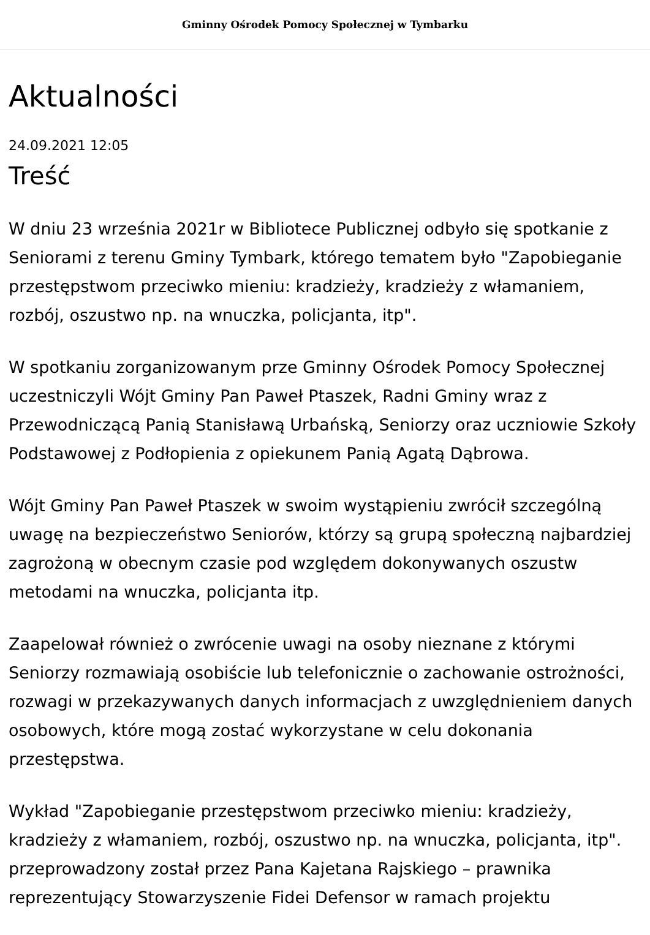Gminny Ośrodek Pomocy Społecznej w Tymbarku
Aktualności
24.09.2021 12:05
Treść
W dniu 23 września 2021r w Bibliotece Publicznej odbyło się spotkanie z Seniorami z terenu Gminy Tymbark, którego tematem było "Zapobieganie przestępstwom przeciwko mieniu: kradzieży, kradzieży z włamaniem, rozbój, oszustwo np. na wnuczka, policjanta, itp".
W spotkaniu zorganizowanym prze Gminny Ośrodek Pomocy Społecznej uczestniczyli Wójt Gminy Pan Paweł Ptaszek, Radni Gminy wraz z Przewodniczącą Panią Stanisławą Urbańską, Seniorzy oraz uczniowie Szkoły Podstawowej z Podłopienia z opiekunem Panią Agatą Dąbrowa.
Wójt Gminy Pan Paweł Ptaszek w swoim wystąpieniu zwrócił szczególną uwagę na bezpieczeństwo Seniorów, którzy są grupą społeczną najbardziej zagrożoną w obecnym czasie pod względem dokonywanych oszustw metodami na wnuczka, policjanta itp.
Zaapelował również o zwrócenie uwagi na osoby nieznane z którymi Seniorzy rozmawiają osobiście lub telefonicznie o zachowanie ostrożności, rozwagi w przekazywanych danych informacjach z uwzględnieniem danych osobowych, które mogą zostać wykorzystane w celu dokonania przestępstwa.
Wykład "Zapobieganie przestępstwom przeciwko mieniu: kradzieży, kradzieży z włamaniem, rozbój, oszustwo np. na wnuczka, policjanta, itp". przeprowadzony został przez Pana Kajetana Rajskiego – prawnika reprezentujący Stowarzyszenie Fidei Defensor w ramach projektu